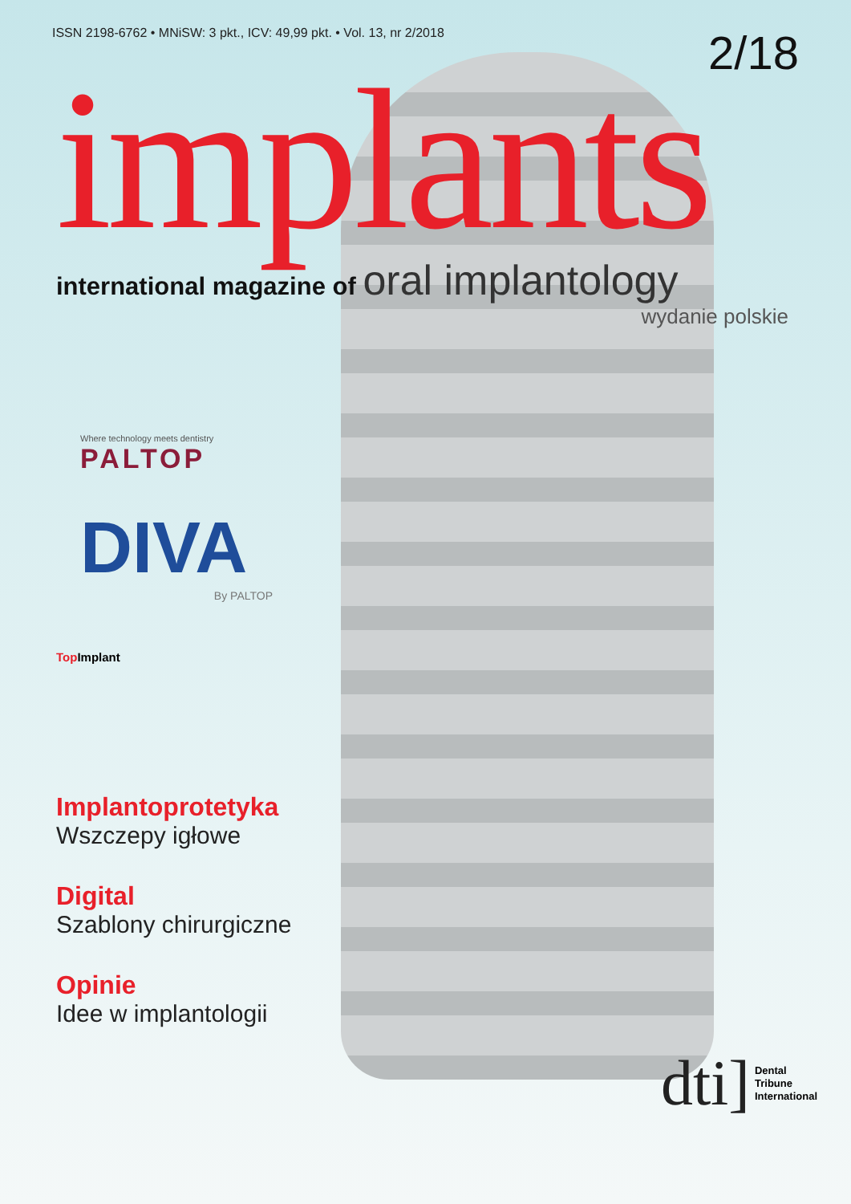ISSN 2198-6762 • MNiSW: 3 pkt., ICV: 49,99 pkt. • Vol. 13, nr 2/2018
2/18
implants
international magazine of oral implantology
wydanie polskie
Where technology meets dentistry
PALTOP
DIVA
By PALTOP
Top Implant
Implantoprotetyka
Wszczepy igłowe
Digital
Szablony chirurgiczne
Opinie
Idee w implantologii
dti] Dental
Tribune
International